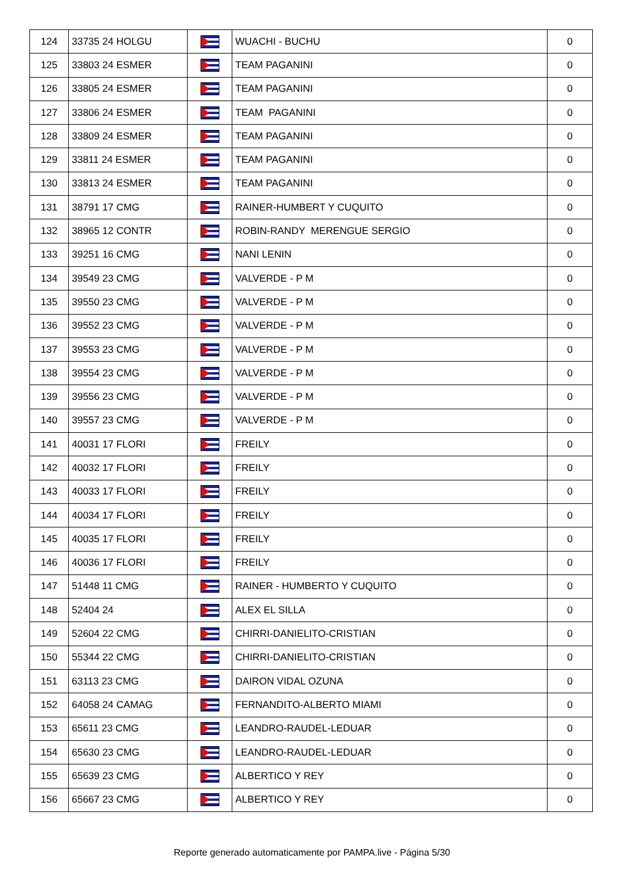| 124 | 33735 24 HOLGU | | WUACHI - BUCHU | 0 |
| 125 | 33803 24 ESMER | | TEAM PAGANINI | 0 |
| 126 | 33805 24 ESMER | | TEAM PAGANINI | 0 |
| 127 | 33806 24 ESMER | | TEAM PAGANINI | 0 |
| 128 | 33809 24 ESMER | | TEAM PAGANINI | 0 |
| 129 | 33811 24 ESMER | | TEAM PAGANINI | 0 |
| 130 | 33813 24 ESMER | | TEAM PAGANINI | 0 |
| 131 | 38791 17 CMG | | RAINER-HUMBERT Y CUQUITO | 0 |
| 132 | 38965 12 CONTR | | ROBIN-RANDY MERENGUE SERGIO | 0 |
| 133 | 39251 16 CMG | | NANI LENIN | 0 |
| 134 | 39549 23 CMG | | VALVERDE - P M | 0 |
| 135 | 39550 23 CMG | | VALVERDE - P M | 0 |
| 136 | 39552 23 CMG | | VALVERDE - P M | 0 |
| 137 | 39553 23 CMG | | VALVERDE - P M | 0 |
| 138 | 39554 23 CMG | | VALVERDE - P M | 0 |
| 139 | 39556 23 CMG | | VALVERDE - P M | 0 |
| 140 | 39557 23 CMG | | VALVERDE - P M | 0 |
| 141 | 40031 17 FLORI | | FREILY | 0 |
| 142 | 40032 17 FLORI | | FREILY | 0 |
| 143 | 40033 17 FLORI | | FREILY | 0 |
| 144 | 40034 17 FLORI | | FREILY | 0 |
| 145 | 40035 17 FLORI | | FREILY | 0 |
| 146 | 40036 17 FLORI | | FREILY | 0 |
| 147 | 51448 11 CMG | | RAINER - HUMBERTO Y CUQUITO | 0 |
| 148 | 52404 24 | | ALEX EL SILLA | 0 |
| 149 | 52604 22 CMG | | CHIRRI-DANIELITO-CRISTIAN | 0 |
| 150 | 55344 22 CMG | | CHIRRI-DANIELITO-CRISTIAN | 0 |
| 151 | 63113 23 CMG | | DAIRON VIDAL OZUNA | 0 |
| 152 | 64058 24 CAMAG | | FERNANDITO-ALBERTO MIAMI | 0 |
| 153 | 65611 23 CMG | | LEANDRO-RAUDEL-LEDUAR | 0 |
| 154 | 65630 23 CMG | | LEANDRO-RAUDEL-LEDUAR | 0 |
| 155 | 65639 23 CMG | | ALBERTICO Y REY | 0 |
| 156 | 65667 23 CMG | | ALBERTICO Y REY | 0 |
Reporte generado automaticamente por PAMPA.live - Página 5/30